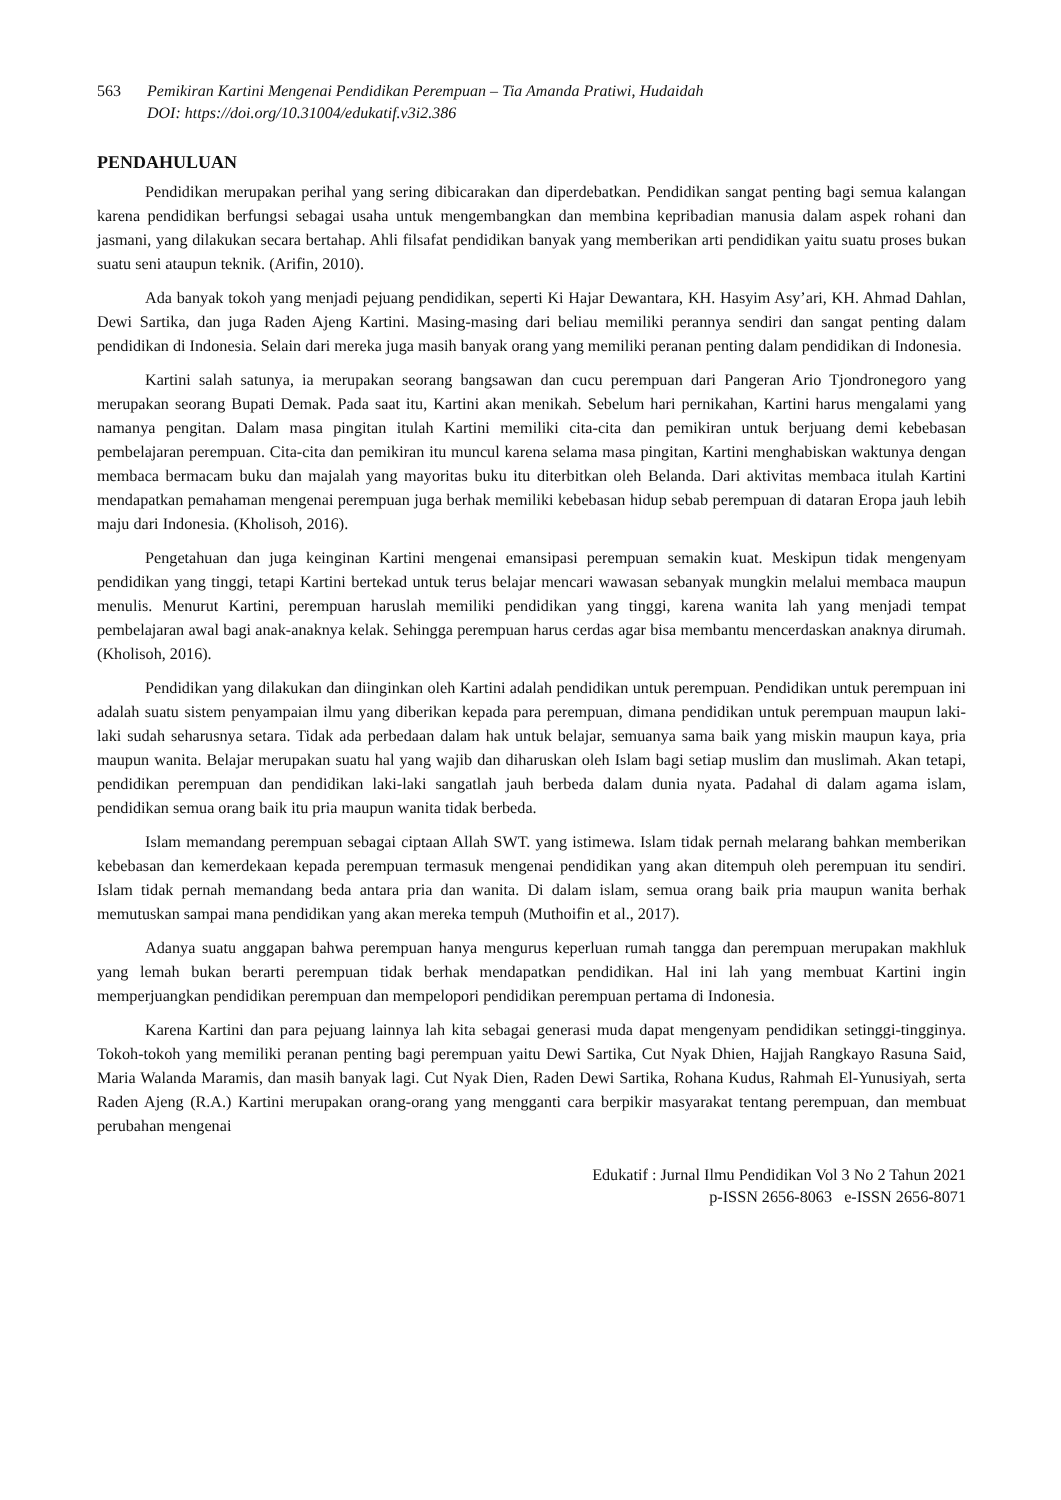563 Pemikiran Kartini Mengenai Pendidikan Perempuan – Tia Amanda Pratiwi, Hudaidah
DOI: https://doi.org/10.31004/edukatif.v3i2.386
PENDAHULUAN
Pendidikan merupakan perihal yang sering dibicarakan dan diperdebatkan. Pendidikan sangat penting bagi semua kalangan karena pendidikan berfungsi sebagai usaha untuk mengembangkan dan membina kepribadian manusia dalam aspek rohani dan jasmani, yang dilakukan secara bertahap. Ahli filsafat pendidikan banyak yang memberikan arti pendidikan yaitu suatu proses bukan suatu seni ataupun teknik. (Arifin, 2010).
Ada banyak tokoh yang menjadi pejuang pendidikan, seperti Ki Hajar Dewantara, KH. Hasyim Asy’ari, KH. Ahmad Dahlan, Dewi Sartika, dan juga Raden Ajeng Kartini. Masing-masing dari beliau memiliki perannya sendiri dan sangat penting dalam pendidikan di Indonesia. Selain dari mereka juga masih banyak orang yang memiliki peranan penting dalam pendidikan di Indonesia.
Kartini salah satunya, ia merupakan seorang bangsawan dan cucu perempuan dari Pangeran Ario Tjondronegoro yang merupakan seorang Bupati Demak. Pada saat itu, Kartini akan menikah. Sebelum hari pernikahan, Kartini harus mengalami yang namanya pengitan. Dalam masa pingitan itulah Kartini memiliki cita-cita dan pemikiran untuk berjuang demi kebebasan pembelajaran perempuan. Cita-cita dan pemikiran itu muncul karena selama masa pingitan, Kartini menghabiskan waktunya dengan membaca bermacam buku dan majalah yang mayoritas buku itu diterbitkan oleh Belanda. Dari aktivitas membaca itulah Kartini mendapatkan pemahaman mengenai perempuan juga berhak memiliki kebebasan hidup sebab perempuan di dataran Eropa jauh lebih maju dari Indonesia. (Kholisoh, 2016).
Pengetahuan dan juga keinginan Kartini mengenai emansipasi perempuan semakin kuat. Meskipun tidak mengenyam pendidikan yang tinggi, tetapi Kartini bertekad untuk terus belajar mencari wawasan sebanyak mungkin melalui membaca maupun menulis. Menurut Kartini, perempuan haruslah memiliki pendidikan yang tinggi, karena wanita lah yang menjadi tempat pembelajaran awal bagi anak-anaknya kelak. Sehingga perempuan harus cerdas agar bisa membantu mencerdaskan anaknya dirumah. (Kholisoh, 2016).
Pendidikan yang dilakukan dan diinginkan oleh Kartini adalah pendidikan untuk perempuan. Pendidikan untuk perempuan ini adalah suatu sistem penyampaian ilmu yang diberikan kepada para perempuan, dimana pendidikan untuk perempuan maupun laki-laki sudah seharusnya setara. Tidak ada perbedaan dalam hak untuk belajar, semuanya sama baik yang miskin maupun kaya, pria maupun wanita. Belajar merupakan suatu hal yang wajib dan diharuskan oleh Islam bagi setiap muslim dan muslimah. Akan tetapi, pendidikan perempuan dan pendidikan laki-laki sangatlah jauh berbeda dalam dunia nyata. Padahal di dalam agama islam, pendidikan semua orang baik itu pria maupun wanita tidak berbeda.
Islam memandang perempuan sebagai ciptaan Allah SWT. yang istimewa. Islam tidak pernah melarang bahkan memberikan kebebasan dan kemerdekaan kepada perempuan termasuk mengenai pendidikan yang akan ditempuh oleh perempuan itu sendiri. Islam tidak pernah memandang beda antara pria dan wanita. Di dalam islam, semua orang baik pria maupun wanita berhak memutuskan sampai mana pendidikan yang akan mereka tempuh (Muthoifin et al., 2017).
Adanya suatu anggapan bahwa perempuan hanya mengurus keperluan rumah tangga dan perempuan merupakan makhluk yang lemah bukan berarti perempuan tidak berhak mendapatkan pendidikan. Hal ini lah yang membuat Kartini ingin memperjuangkan pendidikan perempuan dan mempelopori pendidikan perempuan pertama di Indonesia.
Karena Kartini dan para pejuang lainnya lah kita sebagai generasi muda dapat mengenyam pendidikan setinggi-tingginya. Tokoh-tokoh yang memiliki peranan penting bagi perempuan yaitu Dewi Sartika, Cut Nyak Dhien, Hajjah Rangkayo Rasuna Said, Maria Walanda Maramis, dan masih banyak lagi. Cut Nyak Dien, Raden Dewi Sartika, Rohana Kudus, Rahmah El-Yunusiyah, serta Raden Ajeng (R.A.) Kartini merupakan orang-orang yang mengganti cara berpikir masyarakat tentang perempuan, dan membuat perubahan mengenai
Edukatif : Jurnal Ilmu Pendidikan Vol 3 No 2 Tahun 2021
p-ISSN 2656-8063 e-ISSN 2656-8071